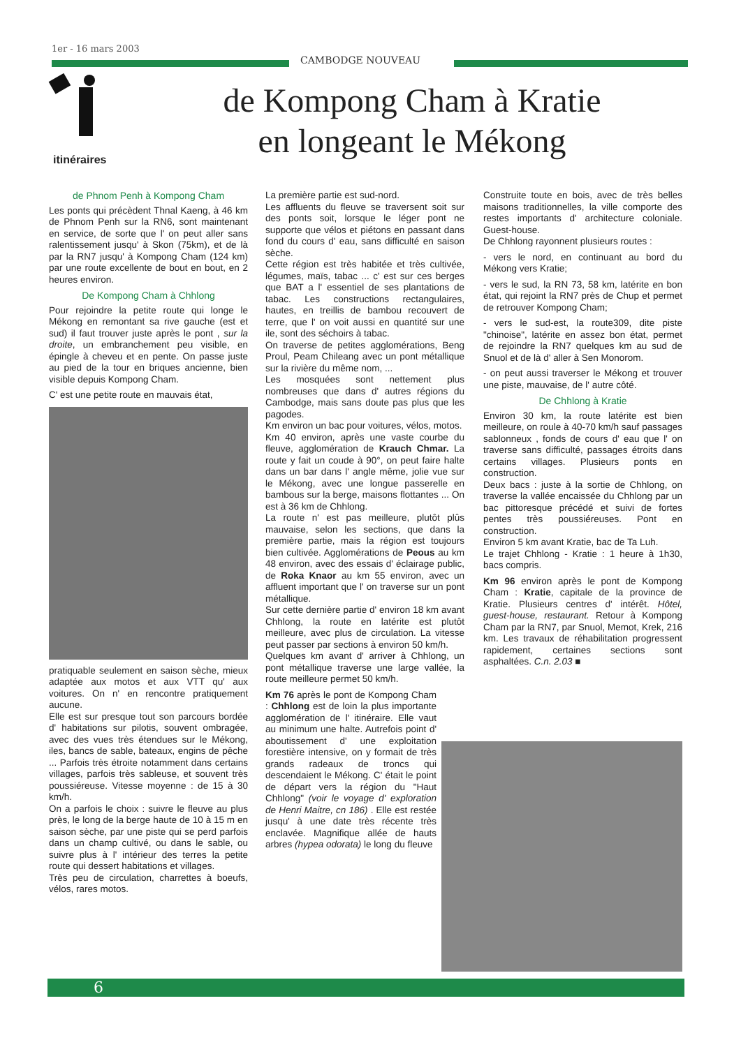1er - 16 mars 2003
CAMBODGE NOUVEAU
itinéraires
de Kompong Cham à Kratie
en longeant le Mékong
de Phnom Penh à Kompong Cham
Les ponts qui précèdent Thnal Kaeng, à 46 km de Phnom Penh sur la RN6, sont maintenant en service, de sorte que l' on peut aller sans ralentissement jusqu' à Skon (75km), et de là par la RN7 jusqu' à Kompong Cham (124 km) par une route excellente de bout en bout, en 2 heures environ.
De Kompong Cham à Chhlong
Pour rejoindre la petite route qui longe le Mékong en remontant sa rive gauche (est et sud) il faut trouver juste après le pont , sur la droite, un embranchement peu visible, en épingle à cheveu et en pente. On passe juste au pied de la tour en briques ancienne, bien visible depuis Kompong Cham.
C' est une petite route en mauvais état,
pratiquable seulement en saison sèche, mieux adaptée aux motos et aux VTT qu' aux voitures. On n' en rencontre pratiquement aucune.
Elle est sur presque tout son parcours bordée d' habitations sur pilotis, souvent ombragée, avec des vues très étendues sur le Mékong, iles, bancs de sable, bateaux, engins de pêche ... Parfois très étroite notamment dans certains villages, parfois très sableuse, et souvent très poussiéreuse. Vitesse moyenne : de 15 à 30 km/h.
On a parfois le choix : suivre le fleuve au plus près, le long de la berge haute de 10 à 15 m en saison sèche, par une piste qui se perd parfois dans un champ cultivé, ou dans le sable, ou suivre plus à l' intérieur des terres la petite route qui dessert habitations et villages.
Très peu de circulation, charrettes à boeufs, vélos, rares motos.
La première partie est sud-nord.
Les affluents du fleuve se traversent soit sur des ponts soit, lorsque le léger pont ne supporte que vélos et piétons en passant dans fond du cours d' eau, sans difficulté en saison sèche.
Cette région est très habitée et très cultivée, légumes, maïs, tabac ... c' est sur ces berges que BAT a l' essentiel de ses plantations de tabac. Les constructions rectangulaires, hautes, en treillis de bambou recouvert de terre, que l' on voit aussi en quantité sur une ile, sont des séchoirs à tabac.
On traverse de petites agglomérations, Beng Proul, Peam Chileang avec un pont métallique sur la rivière du même nom, ...
Les mosquées sont nettement plus nombreuses que dans d' autres régions du Cambodge, mais sans doute pas plus que les pagodes.
Km environ un bac pour voitures, vélos, motos.
Km 40 environ, après une vaste courbe du fleuve, agglomération de Krauch Chmar. La route y fait un coude à 90°, on peut faire halte dans un bar dans l' angle même, jolie vue sur le Mékong, avec une longue passerelle en bambous sur la berge, maisons flottantes ... On est à 36 km de Chhlong.
La route n' est pas meilleure, plutôt plûs mauvaise, selon les sections, que dans la première partie, mais la région est toujours bien cultivée. Agglomérations de Peous au km 48 environ, avec des essais d' éclairage public, de Roka Knaor au km 55 environ, avec un affluent important que l' on traverse sur un pont métallique.
Sur cette dernière partie d' environ 18 km avant Chhlong, la route en latérite est plutôt meilleure, avec plus de circulation. La vitesse peut passer par sections à environ 50 km/h.
Quelques km avant d' arriver à Chhlong, un pont métallique traverse une large vallée, la route meilleure permet 50 km/h.
Km 76 après le pont de Kompong Cham : Chhlong est de loin la plus importante agglomération de l' itinéraire. Elle vaut au minimum une halte. Autrefois point d' aboutissement d' une exploitation forestière intensive, on y formait de très grands radeaux de troncs qui descendaient le Mékong. C' était le point de départ vers la région du "Haut Chhlong" (voir le voyage d' exploration de Henri Maitre, cn 186) . Elle est restée jusqu' à une date très récente très enclavée. Magnifique allée de hauts arbres (hypea odorata) le long du fleuve
Construite toute en bois, avec de très belles maisons traditionnelles, la ville comporte des restes importants d' architecture coloniale. Guest-house.
De Chhlong rayonnent plusieurs routes :
- vers le nord, en continuant au bord du Mékong vers Kratie;
- vers le sud, la RN 73, 58 km, latérite en bon état, qui rejoint la RN7 près de Chup et permet de retrouver Kompong Cham;
- vers le sud-est, la route309, dite piste "chinoise", latérite en assez bon état, permet de rejoindre la RN7 quelques km au sud de Snuol et de là d' aller à Sen Monorom.
- on peut aussi traverser le Mékong et trouver une piste, mauvaise, de l' autre côté.
De Chhlong à Kratie
Environ 30 km, la route latérite est bien meilleure, on roule à 40-70 km/h sauf passages sablonneux , fonds de cours d' eau que l' on traverse sans difficulté, passages étroits dans certains villages. Plusieurs ponts en construction.
Deux bacs : juste à la sortie de Chhlong, on traverse la vallée encaissée du Chhlong par un bac pittoresque précédé et suivi de fortes pentes très poussiéreuses. Pont en construction.
Environ 5 km avant Kratie, bac de Ta Luh.
Le trajet Chhlong - Kratie : 1 heure à 1h30, bacs compris.
Km 96 environ après le pont de Kompong Cham : Kratie, capitale de la province de Kratie. Plusieurs centres d' intérêt. Hôtel, guest-house, restaurant. Retour à Kompong Cham par la RN7, par Snuol, Memot, Krek, 216 km. Les travaux de réhabilitation progressent rapidement, certaines sections sont asphaltées. C.n. 2.03 ■
6